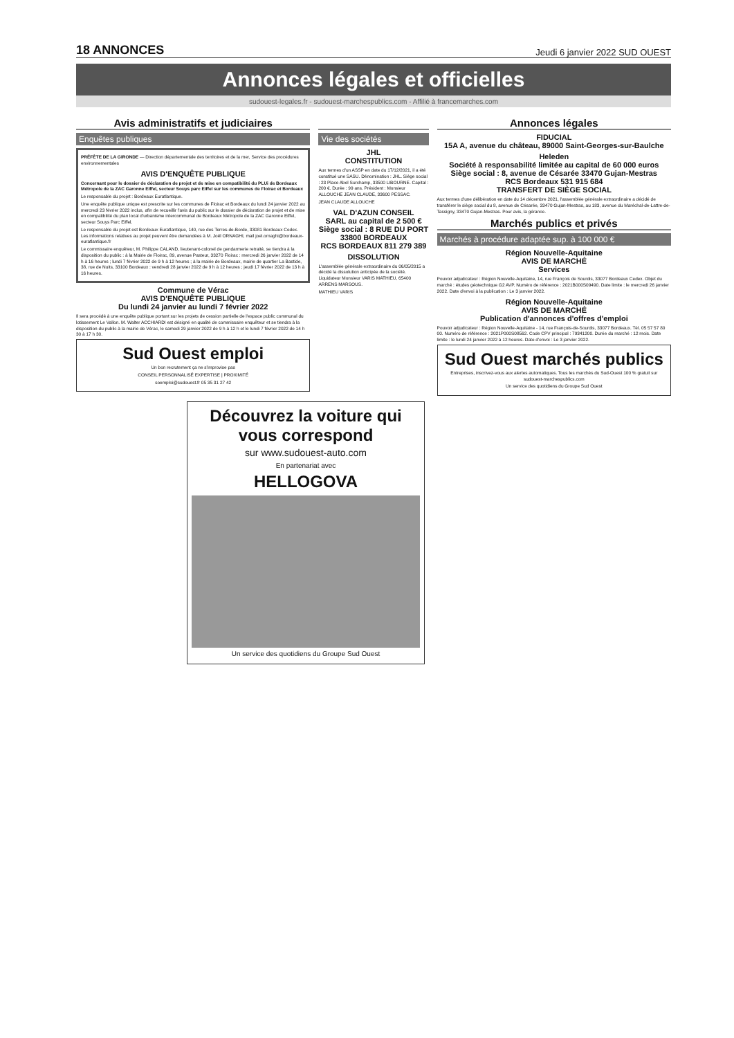18 ANNONCES Jeudi 6 janvier 2022 SUD OUEST
Annonces légales et officielles
sudouest-legales.fr - sudouest-marchespublics.com - Affilié à francemarches.com
Avis administratifs et judiciaires
Enquêtes publiques
PRÉFÈTE DE LA GIRONDE — Direction départementale des territoires et de la mer, Service des procédures environnementales
AVIS D'ENQUÊTE PUBLIQUE
Concernant pour le dossier de déclaration de projet et de mise en compatibilité du PLUi de Bordeaux Métropole de la ZAC Garonne Eiffel, secteur Souys parc Eiffel sur les communes de Floirac et Bordeaux
Le responsable du projet : Bordeaux Euratlantique.
Une enquête publique unique est prescrite sur les communes de Floirac et Bordeaux du lundi 24 janvier 2022 au mercredi 23 février 2022 inclus, afin de recueillir l'avis du public sur le dossier de déclaration de projet et de mise en compatibilité du plan local d'urbanisme intercommunal de Bordeaux Métropole de la ZAC Garonne Eiffel, secteur Souys Parc Eiffel.
Le responsable du projet est Bordeaux Euratlantique, 140, rue des Terres-de-Borde, 33081 Bordeaux Cedex. Les informations relatives au projet peuvent être demandées à M. Joël ORNAGHI, mail joel.ornaghi@bordeaux-euratlantique.fr
Le commissaire enquêteur, M. Philippe CALAND, lieutenant-colonel de gendarmerie retraité, se tiendra à la disposition du public : à la Mairie de Floirac, 89, avenue Pasteur, 33270 Floirac : mercredi 26 janvier 2022 de 14 h à 16 heures ; lundi 7 février 2022 de 9 h à 12 heures ; à la mairie de Bordeaux, mairie de quartier La Bastide, 38, rue de Nuits, 33100 Bordeaux : vendredi 28 janvier 2022 de 9 h à 12 heures ; jeudi 17 février 2022 de 13 h à 16 heures.
Commune de Vérac
AVIS D'ENQUÊTE PUBLIQUE
Du lundi 24 janvier au lundi 7 février 2022
Il sera procédé à une enquête publique portant sur les projets de cession partielle de l'espace public communal du lotissement Le Vallon. M. Walter ACCHIARDI est désigné en qualité de commissaire enquêteur et se tiendra à la disposition du public à la mairie de Vérac, le samedi 29 janvier 2022 de 9 h à 12 h et le lundi 7 février 2022 de 14 h 30 à 17 h 30.
Sud Ouest emploi
Un bon recrutement ça ne s'improvise pas
CONSEIL PERSONNALISÉ EXPERTISE | PROXIMITÉ
soemploi@sudouest.fr 05 35 31 27 42
Vie des sociétés
JHL
CONSTITUTION
Aux termes d'un ASSP en date du 17/12/2021, il a été constitué une SASU. Dénomination : JHL. Siège social : 23 Place Abel Surchamp, 33500 LIBOURNE. Capital : 200 €. Durée : 99 ans. Président : Monsieur ALLOUCHE JEAN CLAUDE, 33600 PESSAC.
JEAN CLAUDE ALLOUCHE
VAL D'AZUN CONSEIL
SARL au capital de 2 500 €
Siège social : 8 RUE DU PORT 33800 BORDEAUX
RCS BORDEAUX 811 279 389
DISSOLUTION
L'assemblée générale extraordinaire du 06/05/2015 a décidé la dissolution anticipée de la société. Liquidateur Monsieur VARIS MATHIEU, 65400 ARRENS MARSOUS.
MATHIEU VARIS
Annonces légales
FIDUCIAL
15A A, avenue du château, 89000 Saint-Georges-sur-Baulche
Heleden
Société à responsabilité limitée au capital de 60 000 euros
Siège social : 8, avenue de Césarée 33470 Gujan-Mestras
RCS Bordeaux 531 915 684
TRANSFERT DE SIÈGE SOCIAL
Aux termes d'une délibération en date du 14 décembre 2021, l'assemblée générale extraordinaire a décidé de transférer le siège social du 8, avenue de Césarée, 33470 Gujan-Mestras, au 183, avenue du Maréchal-de-Lattre-de-Tassigny, 33470 Gujan-Mestras. Pour avis, la gérance.
Marchés publics et privés
Marchés à procédure adaptée sup. à 100 000 €
Région Nouvelle-Aquitaine
AVIS DE MARCHÉ
Services
Pouvoir adjudicateur : Région Nouvelle-Aquitaine, 14, rue François de Sourdis, 33077 Bordeaux Cedex. Objet du marché : études géotechnique G2 AVP. Numéro de référence : 2021B000S09490. Date limite : le mercredi 26 janvier 2022. Date d'envoi à la publication : Le 3 janvier 2022.
Région Nouvelle-Aquitaine
AVIS DE MARCHÉ
Publication d'annonces d'offres d'emploi
Pouvoir adjudicateur : Région Nouvelle-Aquitaine - 14, rue François-de-Sourdis, 33077 Bordeaux. Tél. 05 57 57 80 00. Numéro de référence : 2021P000S08562. Code CPV principal : 79341200. Durée du marché : 12 mois. Date limite : le lundi 24 janvier 2022 à 12 heures. Date d'envoi : Le 3 janvier 2022.
Sud Ouest marchés publics
Entreprises, inscrivez-vous aux alertes automatiques. Tous les marchés du Sud-Ouest 100 % gratuit sur sudouest-marchespublics.com
Un service des quotidiens du Groupe Sud Ouest
Découvrez la voiture qui vous correspond
sur www.sudouest-auto.com
En partenariat avec
HELLOGOVA
Un service des quotidiens du Groupe Sud Ouest